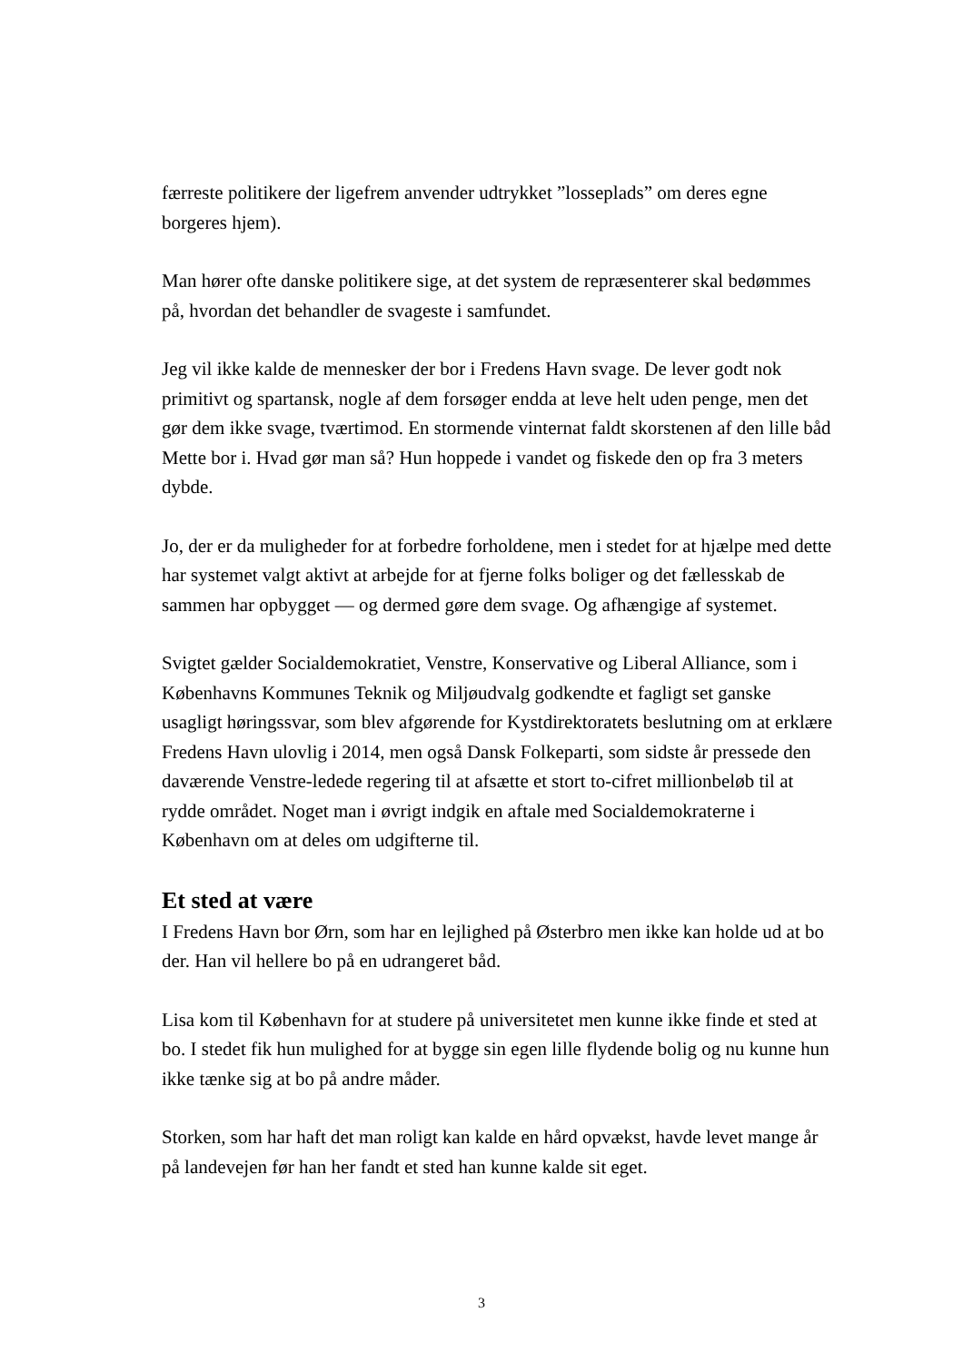færreste politikere der ligefrem anvender udtrykket ”losseplads” om deres egne borgeres hjem).
Man hører ofte danske politikere sige, at det system de repræsenterer skal bedømmes på, hvordan det behandler de svageste i samfundet.
Jeg vil ikke kalde de mennesker der bor i Fredens Havn svage. De lever godt nok primitivt og spartansk, nogle af dem forsøger endda at leve helt uden penge, men det gør dem ikke svage, tværtimod. En stormende vinternat faldt skorstenen af den lille båd Mette bor i. Hvad gør man så? Hun hoppede i vandet og fiskede den op fra 3 meters dybde.
Jo, der er da muligheder for at forbedre forholdene, men i stedet for at hjælpe med dette har systemet valgt aktivt at arbejde for at fjerne folks boliger og det fællesskab de sammen har opbygget — og dermed gøre dem svage. Og afhængige af systemet.
Svigtet gælder Socialdemokratiet, Venstre, Konservative og Liberal Alliance, som i Københavns Kommunes Teknik og Miljøudvalg godkendte et fagligt set ganske usagligt høringssvar, som blev afgørende for Kystdirektoratets beslutning om at erklære Fredens Havn ulovlig i 2014, men også Dansk Folkeparti, som sidste år pressede den daværende Venstre-ledede regering til at afsætte et stort to-cifret millionbeløb til at rydde området. Noget man i øvrigt indgik en aftale med Socialdemokraterne i København om at deles om udgifterne til.
Et sted at være
I Fredens Havn bor Ørn, som har en lejlighed på Østerbro men ikke kan holde ud at bo der. Han vil hellere bo på en udrangeret båd.
Lisa kom til København for at studere på universitetet men kunne ikke finde et sted at bo. I stedet fik hun mulighed for at bygge sin egen lille flydende bolig og nu kunne hun ikke tænke sig at bo på andre måder.
Storken, som har haft det man roligt kan kalde en hård opvækst, havde levet mange år på landevejen før han her fandt et sted han kunne kalde sit eget.
3